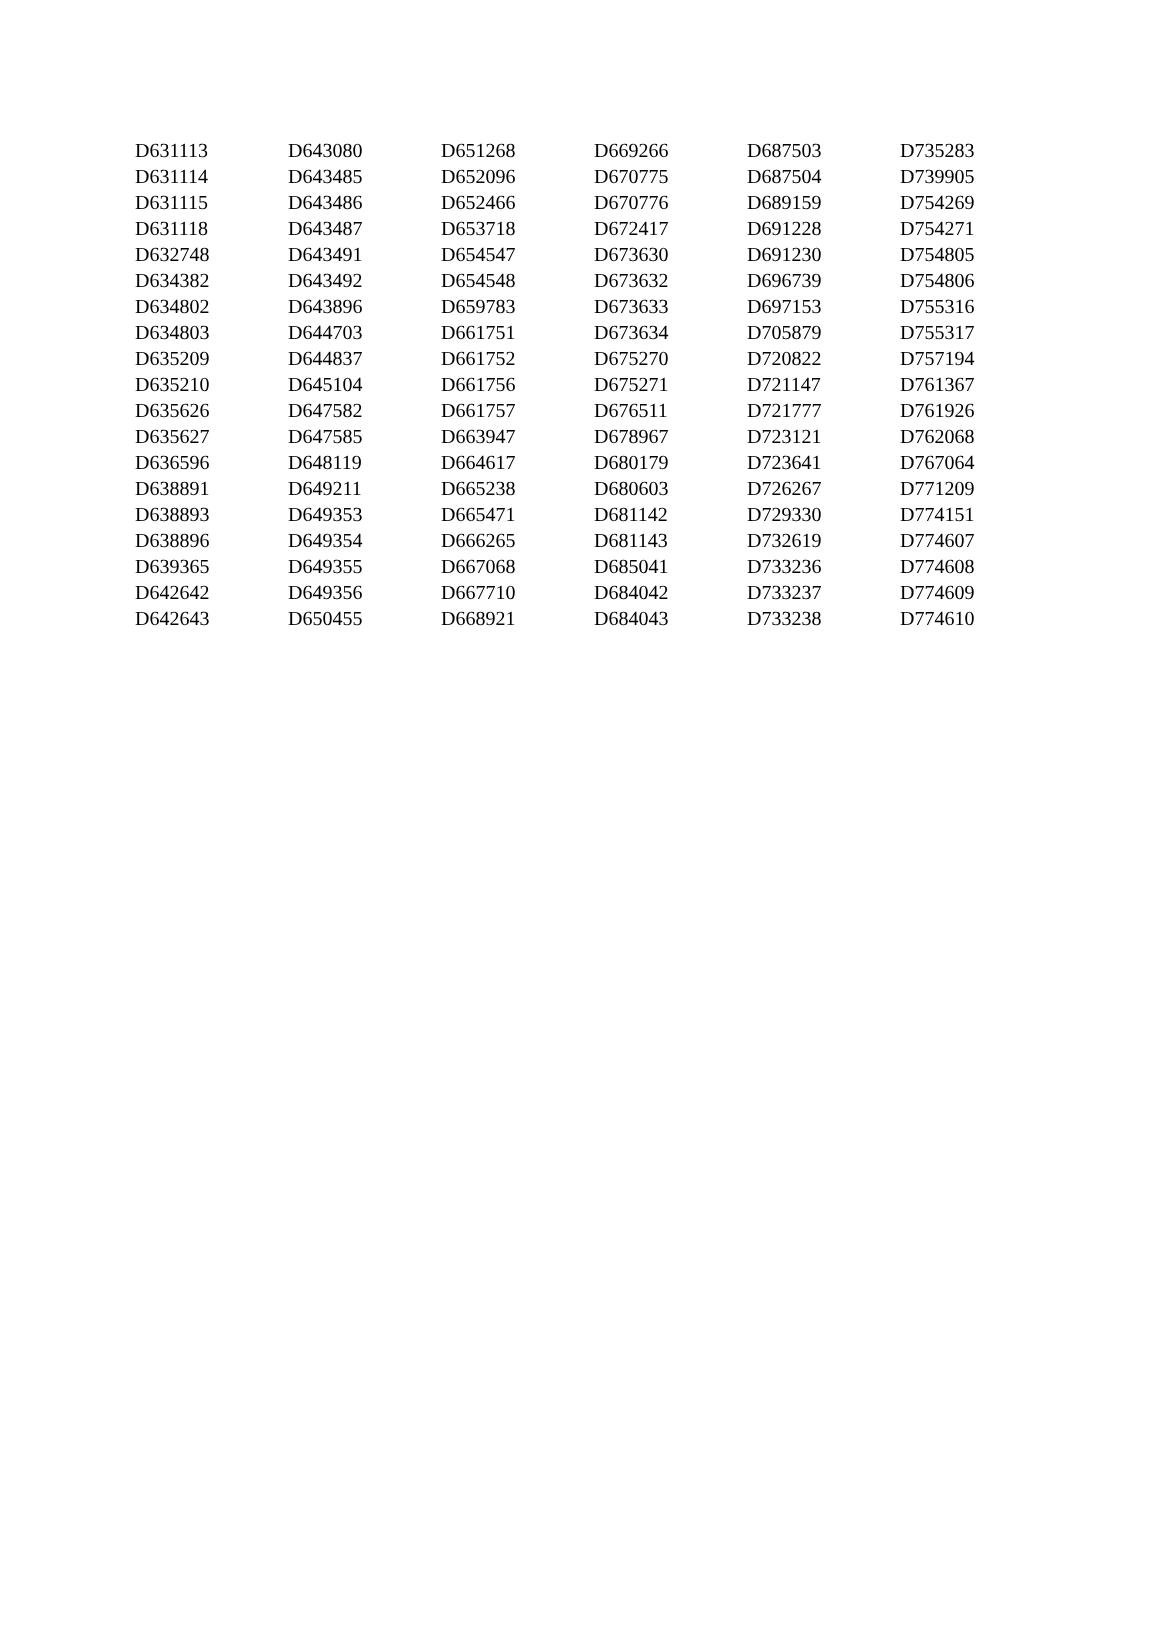| D631113 | D643080 | D651268 | D669266 | D687503 | D735283 |
| D631114 | D643485 | D652096 | D670775 | D687504 | D739905 |
| D631115 | D643486 | D652466 | D670776 | D689159 | D754269 |
| D631118 | D643487 | D653718 | D672417 | D691228 | D754271 |
| D632748 | D643491 | D654547 | D673630 | D691230 | D754805 |
| D634382 | D643492 | D654548 | D673632 | D696739 | D754806 |
| D634802 | D643896 | D659783 | D673633 | D697153 | D755316 |
| D634803 | D644703 | D661751 | D673634 | D705879 | D755317 |
| D635209 | D644837 | D661752 | D675270 | D720822 | D757194 |
| D635210 | D645104 | D661756 | D675271 | D721147 | D761367 |
| D635626 | D647582 | D661757 | D676511 | D721777 | D761926 |
| D635627 | D647585 | D663947 | D678967 | D723121 | D762068 |
| D636596 | D648119 | D664617 | D680179 | D723641 | D767064 |
| D638891 | D649211 | D665238 | D680603 | D726267 | D771209 |
| D638893 | D649353 | D665471 | D681142 | D729330 | D774151 |
| D638896 | D649354 | D666265 | D681143 | D732619 | D774607 |
| D639365 | D649355 | D667068 | D685041 | D733236 | D774608 |
| D642642 | D649356 | D667710 | D684042 | D733237 | D774609 |
| D642643 | D650455 | D668921 | D684043 | D733238 | D774610 |